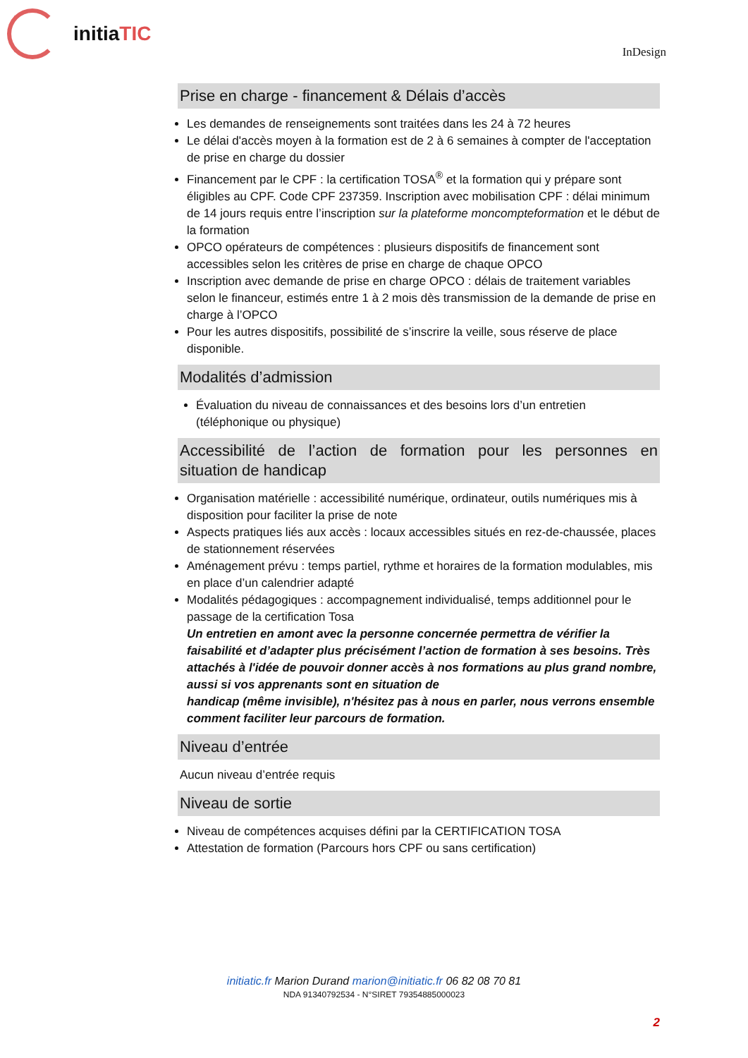initiaTIC
InDesign
Prise en charge - financement & Délais d’accès
Les demandes de renseignements sont traitées dans les 24 à 72 heures
Le délai d'accès moyen à la formation est de 2 à 6 semaines à compter de l'acceptation de prise en charge du dossier
Financement par le CPF : la certification TOSA<sup>®</sup> et la formation qui y prépare sont éligibles au CPF. Code CPF 237359. Inscription avec mobilisation CPF : délai minimum de 14 jours requis entre l’inscription sur la plateforme moncompteformation et le début de la formation
OPCO opérateurs de compétences : plusieurs dispositifs de financement sont accessibles selon les critères de prise en charge de chaque OPCO
Inscription avec demande de prise en charge OPCO : délais de traitement variables selon le financeur, estimés entre 1 à 2 mois dès transmission de la demande de prise en charge à l’OPCO
Pour les autres dispositifs, possibilité de s’inscrire la veille, sous réserve de place disponible.
Modalités d’admission
Évaluation du niveau de connaissances et des besoins lors d’un entretien (téléphonique ou physique)
Accessibilité de l’action de formation pour les personnes en
situation de handicap
Organisation matérielle : accessibilité numérique, ordinateur, outils numériques mis à disposition pour faciliter la prise de note
Aspects pratiques liés aux accès : locaux accessibles situés en rez-de-chaussée, places de stationnement réservées
Aménagement prévu : temps partiel, rythme et horaires de la formation modulables, mis en place d’un calendrier adapté
Modalités pédagogiques : accompagnement individualisé, temps additionnel pour le passage de la certification Tosa
Un entretien en amont avec la personne concernée permettra de vérifier la faisabilité et d’adapter plus précisément l’action de formation à ses besoins. Très attachés à l'idée de pouvoir donner accès à nos formations au plus grand nombre, aussi si vos apprenants sont en situation de
handicap (même invisible), n'hésitez pas à nous en parler, nous verrons ensemble comment faciliter leur parcours de formation.
Niveau d’entrée
Aucun niveau d’entrée requis
Niveau de sortie
Niveau de compétences acquises défini par la CERTIFICATION TOSA
Attestation de formation (Parcours hors CPF ou sans certification)
initiatic.fr Marion Durand marion@initiatic.fr 06 82 08 70 81
NDA 91340792534 - N°SIRET 79354885000023
2